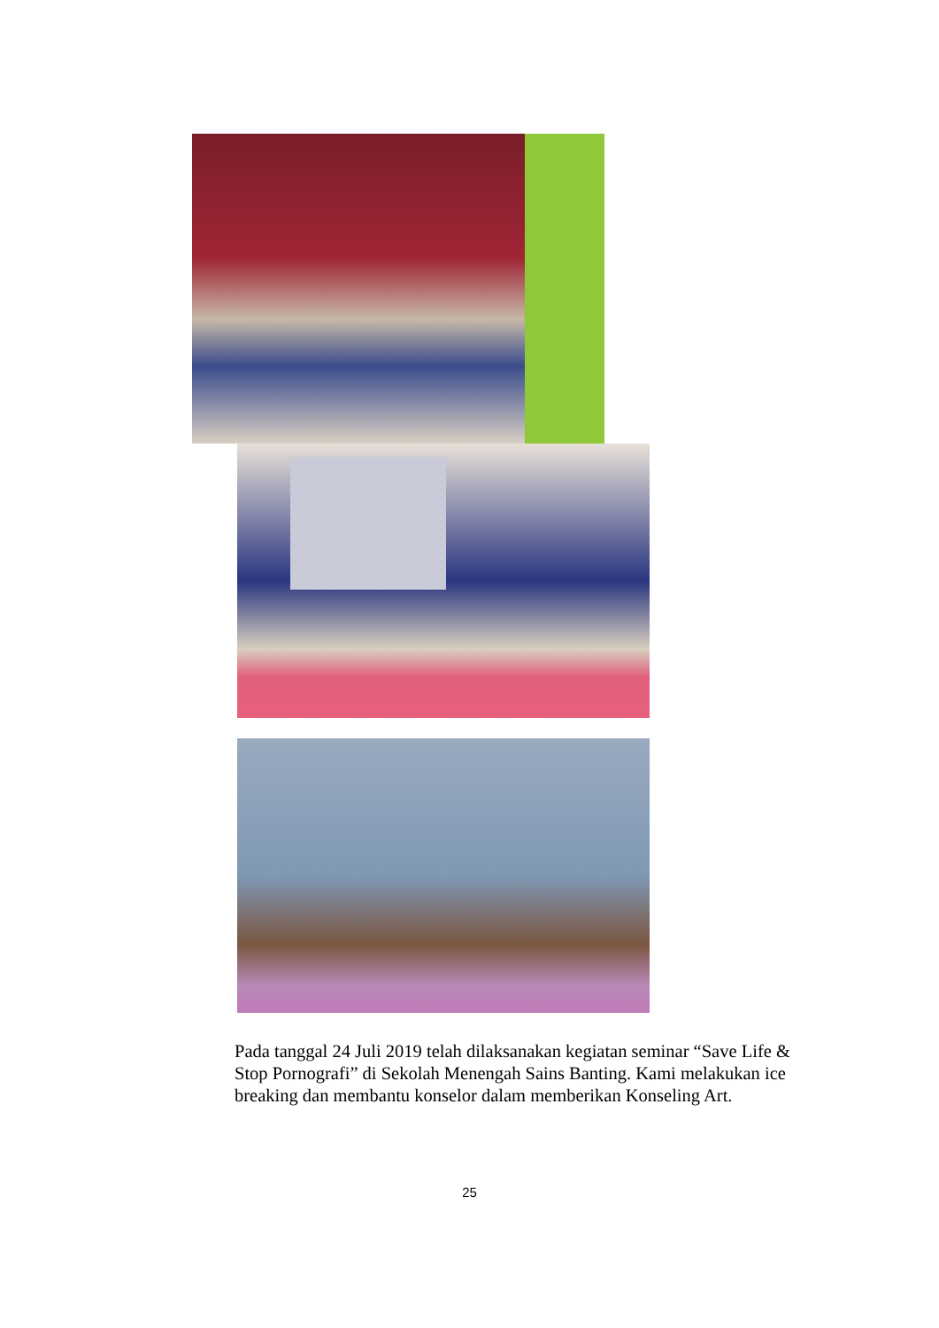Pada tanggal 24 Juli 2019 telah dilaksanakan kegiatan seminar “Save Life & Stop Pornografi” di Sekolah Menengah Sains Banting. Kami melakukan ice breaking dan membantu konselor dalam memberikan Konseling Art.
25